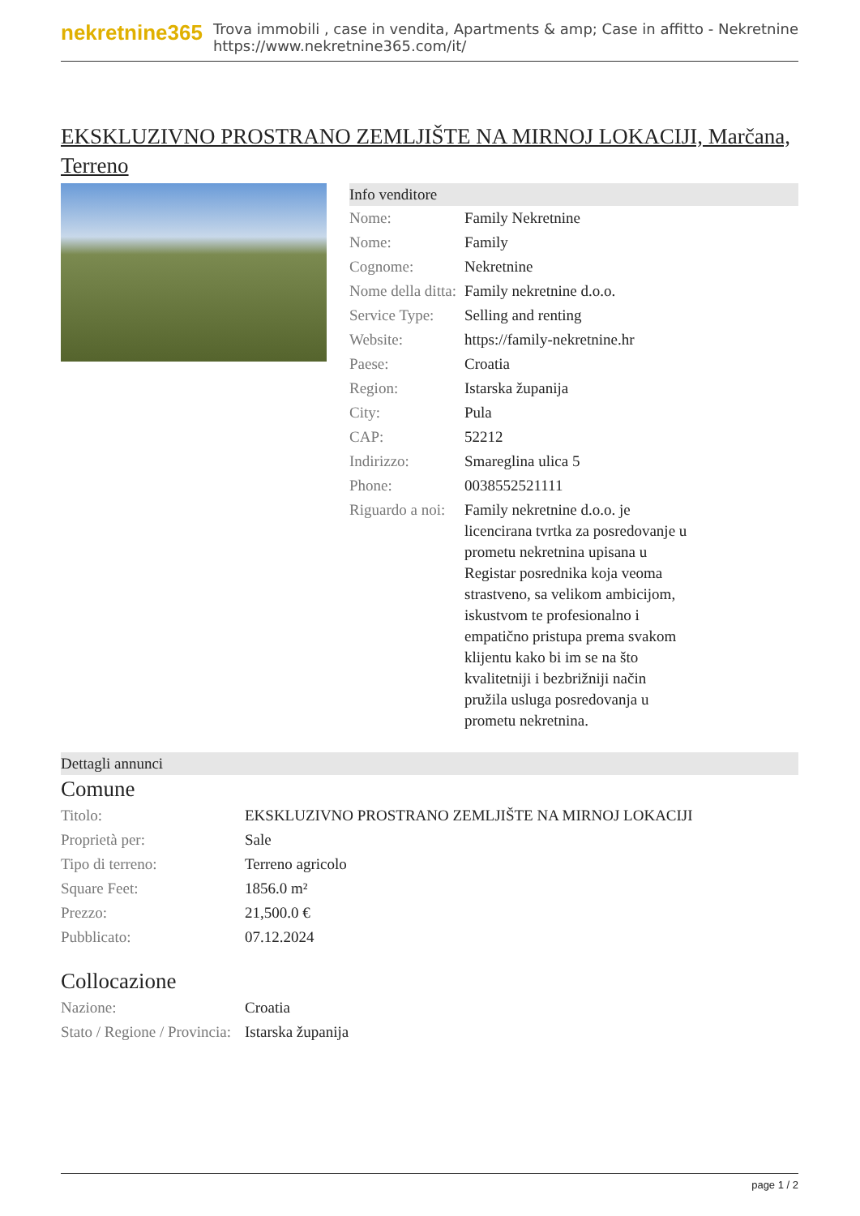nekretnine365
Trova immobili , case in vendita, Apartments & amp; Case in affitto - Nekretnine
https://www.nekretnine365.com/it/
EKSKLUZIVNO PROSTRANO ZEMLJIŠTE NA MIRNOJ LOKACIJI, Marčana, Terreno
Info venditore
| Nome: | Family Nekretnine |
| Nome: | Family |
| Cognome: | Nekretnine |
| Nome della ditta: | Family nekretnine d.o.o. |
| Service Type: | Selling and renting |
| Website: | https://family-nekretnine.hr |
| Paese: | Croatia |
| Region: | Istarska županija |
| City: | Pula |
| CAP: | 52212 |
| Indirizzo: | Smareglina ulica 5 |
| Phone: | 0038552521111 |
| Riguardo a noi: | Family nekretnine d.o.o. je licencirana tvrtka za posredovanje u prometu nekretnina upisana u Registar posrednika koja veoma strastveno, sa velikom ambicijom, iskustvom te profesionalno i empatično pristupa prema svakom klijentu kako bi im se na što kvalitetniji i bezbrižniji način pružila usluga posredovanja u prometu nekretnina. |
Dettagli annunci
Comune
| Titolo: | EKSKLUZIVNO PROSTRANO ZEMLJIŠTE NA MIRNOJ LOKACIJI |
| Proprietà per: | Sale |
| Tipo di terreno: | Terreno agricolo |
| Square Feet: | 1856.0 m² |
| Prezzo: | 21,500.0 € |
| Pubblicato: | 07.12.2024 |
Collocazione
| Nazione: | Croatia |
| Stato / Regione / Provincia: | Istarska županija |
page 1 / 2